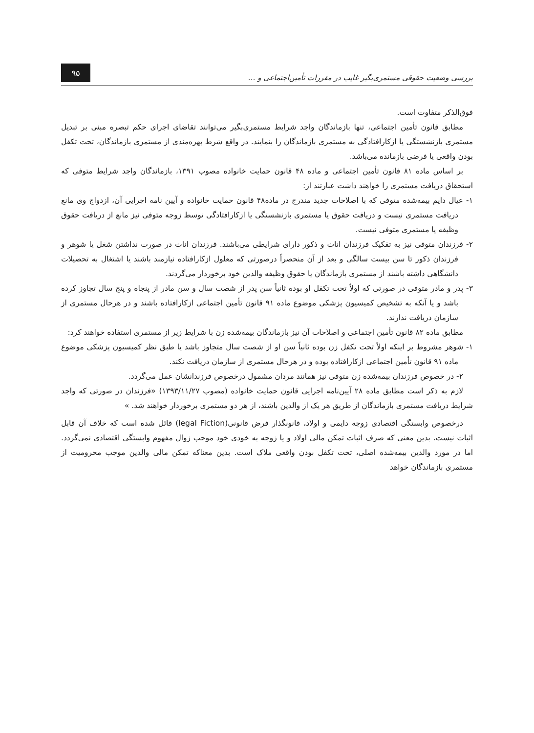بررسی وضعیت حقوقی مستمری‌بگیر غایب در مقررات تأمین‌اجتماعی و …
۹۵
فوق‌الذکر متفاوت است.
مطابق قانون تأمین اجتماعی، تنها بازماندگان واجد شرایط مستمری‌بگیر می‌توانند تقاضای اجرای حکم تبصره مبنی بر تبدیل مستمری بازنشستگی یا ازکارافتادگی به مستمری بازماندگان را بنمایند. در واقع شرط بهره‌مندی از مستمری بازماندگان، تحت تکفل بودن واقعی یا فرضی بازمانده می‌باشد.
بر اساس ماده ۸۱ قانون تأمین اجتماعی و ماده ۴۸ قانون حمایت خانواده مصوب ۱۳۹۱، بازماندگان واجد شرایط متوفی که استحقاق دریافت مستمری را خواهند داشت عبارتند از:
۱- عیال دایم بیمه‌شده متوفی که با اصلاحات جدید مندرج در ماده۴۸ قانون حمایت خانواده و آیین نامه اجرایی آن، ازدواج وی مانع دریافت مستمری نیست و دریافت حقوق یا مستمری بازنشستگی یا ازکارافتادگی توسط زوجه متوفی نیز مانع از دریافت حقوق وظیفه یا مستمری متوفی نیست.
۲- فرزندان متوفی نیز به تفکیک فرزندان اناث و ذکور دارای شرایطی می‌باشند. فرزندان اناث در صورت نداشتن شغل یا شوهر و فرزندان ذکور تا سن بیست سالگی و بعد از آن منحصراً درصورتی که معلول ازکارافتاده نیازمند باشند یا اشتغال به تحصیلات دانشگاهی داشته باشند از مستمری بازماندگان یا حقوق وظیفه والدین خود برخوردار می‌گردند.
۳- پدر و مادر متوفی در صورتی که اولاً تحت تکفل او بوده ثانیاً سن پدر از شصت سال و سن مادر از پنجاه و پنج سال تجاوز کرده باشد و یا آنکه به تشخیص کمیسیون پزشکی موضوع ماده ۹۱ قانون تأمین اجتماعی ازکارافتاده باشند و در هرحال مستمری از سازمان دریافت ندارند.
مطابق ماده ۸۲ قانون تأمین اجتماعی و اصلاحات آن نیز بازماندگان بیمه‌شده زن با شرایط زیر از مستمری استفاده خواهند کرد:
۱- شوهر مشروط بر اینکه اولاً تحت تکفل زن بوده ثانیاً سن او از شصت سال متجاوز باشد یا طبق نظر کمیسیون پزشکی موضوع ماده ۹۱ قانون تأمین اجتماعی ازکارافتاده بوده و در هرحال مستمری از سازمان دریافت نکند.
۲- در خصوص فرزندان بیمه‌شده زن متوفی نیز همانند مردان مشمول درخصوص فرزندانشان عمل می‌گردد.
لازم به ذکر است مطابق ماده ۲۸ آیین‌نامه اجرایی قانون حمایت خانواده (مصوب ۱۳۹۳/۱۱/۲۷) «فرزندان در صورتی که واجد شرایط دریافت مستمری بازماندگان از طریق هر یک از والدین باشند، از هر دو مستمری برخوردار خواهند شد. »
درخصوص وابستگی اقتصادی زوجه دایمی و اولاد، قانونگذار فرض قانونی(legal Fiction) قائل شده است که خلاف آن قابل اثبات نیست. بدین معنی که صرف اثبات تمکن مالی اولاد و یا زوجه به خودی خود موجب زوال مفهوم وابستگی اقتصادی نمی‌گردد. اما در مورد والدین بیمه‌شده اصلی، تحت تکفل بودن واقعی ملاک است. بدین معناکه تمکن مالی والدین موجب محرومیت از مستمری بازماندگان خواهد